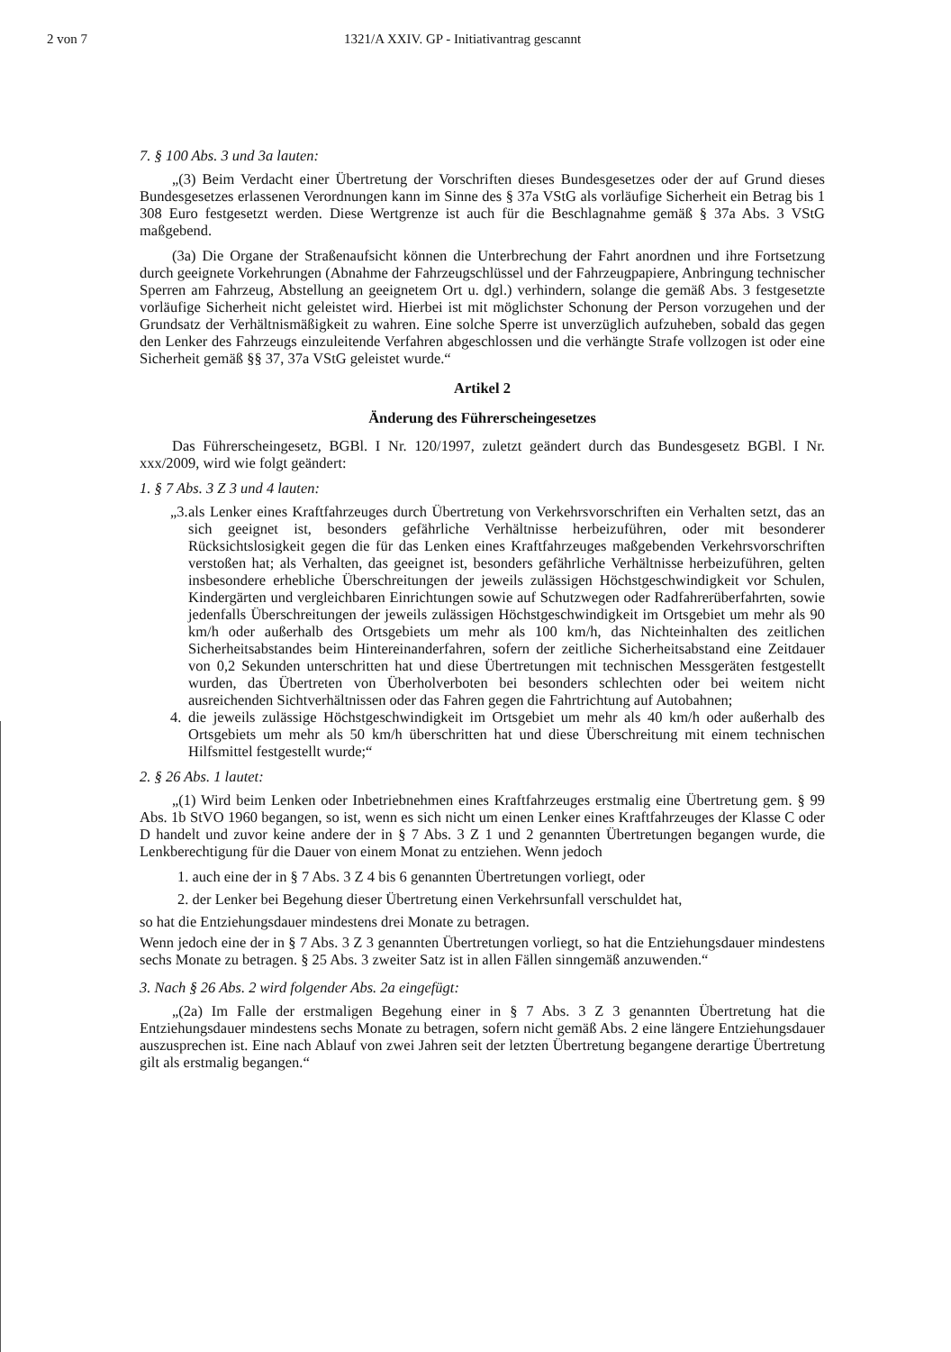2 von 7 1321/A XXIV. GP - Initiativantrag gescannt
7. § 100 Abs. 3 und 3a lauten:
„(3) Beim Verdacht einer Übertretung der Vorschriften dieses Bundesgesetzes oder der auf Grund dieses Bundesgesetzes erlassenen Verordnungen kann im Sinne des § 37a VStG als vorläufige Sicherheit ein Betrag bis 1 308 Euro festgesetzt werden. Diese Wertgrenze ist auch für die Beschlagnahme gemäß § 37a Abs. 3 VStG maßgebend.
(3a) Die Organe der Straßenaufsicht können die Unterbrechung der Fahrt anordnen und ihre Fortsetzung durch geeignete Vorkehrungen (Abnahme der Fahrzeugschlüssel und der Fahrzeugpapiere, Anbringung technischer Sperren am Fahrzeug, Abstellung an geeignetem Ort u. dgl.) verhindern, solange die gemäß Abs. 3 festgesetzte vorläufige Sicherheit nicht geleistet wird. Hierbei ist mit möglichster Schonung der Person vorzugehen und der Grundsatz der Verhältnismäßigkeit zu wahren. Eine solche Sperre ist unverzüglich aufzuheben, sobald das gegen den Lenker des Fahrzeugs einzuleitende Verfahren abgeschlossen und die verhängte Strafe vollzogen ist oder eine Sicherheit gemäß §§ 37, 37a VStG geleistet wurde.“
Artikel 2
Änderung des Führerscheingesetzes
Das Führerscheingesetz, BGBl. I Nr. 120/1997, zuletzt geändert durch das Bundesgesetz BGBl. I Nr. xxx/2009, wird wie folgt geändert:
1. § 7 Abs. 3 Z 3 und 4 lauten:
„3. als Lenker eines Kraftfahrzeuges durch Übertretung von Verkehrsvorschriften ein Verhalten setzt, das an sich geeignet ist, besonders gefährliche Verhältnisse herbeizuführen, oder mit besonderer Rücksichtslosigkeit gegen die für das Lenken eines Kraftfahrzeuges maßgebenden Verkehrsvorschriften verstoßen hat; als Verhalten, das geeignet ist, besonders gefährliche Verhältnisse herbeizuführen, gelten insbesondere erhebliche Überschreitungen der jeweils zulässigen Höchstgeschwindigkeit vor Schulen, Kindergärten und vergleichbaren Einrichtungen sowie auf Schutzwegen oder Radfahrerüberfahrten, sowie jedenfalls Überschreitungen der jeweils zulässigen Höchstgeschwindigkeit im Ortsgebiet um mehr als 90 km/h oder außerhalb des Ortsgebiets um mehr als 100 km/h, das Nichteinhalten des zeitlichen Sicherheitsabstandes beim Hintereinanderfahren, sofern der zeitliche Sicherheitsabstand eine Zeitdauer von 0,2 Sekunden unterschritten hat und diese Übertretungen mit technischen Messgeräten festgestellt wurden, das Übertreten von Überholverboten bei besonders schlechten oder bei weitem nicht ausreichenden Sichtverhältnissen oder das Fahren gegen die Fahrtrichtung auf Autobahnen;
4. die jeweils zulässige Höchstgeschwindigkeit im Ortsgebiet um mehr als 40 km/h oder außerhalb des Ortsgebiets um mehr als 50 km/h überschritten hat und diese Überschreitung mit einem technischen Hilfsmittel festgestellt wurde;“
2. § 26 Abs. 1 lautet:
„(1) Wird beim Lenken oder Inbetriebnehmen eines Kraftfahrzeuges erstmalig eine Übertretung gem. § 99 Abs. 1b StVO 1960 begangen, so ist, wenn es sich nicht um einen Lenker eines Kraftfahrzeuges der Klasse C oder D handelt und zuvor keine andere der in § 7 Abs. 3 Z 1 und 2 genannten Übertretungen begangen wurde, die Lenkberechtigung für die Dauer von einem Monat zu entziehen. Wenn jedoch
1. auch eine der in § 7 Abs. 3 Z 4 bis 6 genannten Übertretungen vorliegt, oder
2. der Lenker bei Begehung dieser Übertretung einen Verkehrsunfall verschuldet hat,
so hat die Entziehungsdauer mindestens drei Monate zu betragen.
Wenn jedoch eine der in § 7 Abs. 3 Z 3 genannten Übertretungen vorliegt, so hat die Entziehungsdauer mindestens sechs Monate zu betragen. § 25 Abs. 3 zweiter Satz ist in allen Fällen sinngemäß anzuwenden.“
3. Nach § 26 Abs. 2 wird folgender Abs. 2a eingefügt:
„(2a) Im Falle der erstmaligen Begehung einer in § 7 Abs. 3 Z 3 genannten Übertretung hat die Entziehungsdauer mindestens sechs Monate zu betragen, sofern nicht gemäß Abs. 2 eine längere Entziehungsdauer auszusprechen ist. Eine nach Ablauf von zwei Jahren seit der letzten Übertretung begangene derartige Übertretung gilt als erstmalig begangen.“